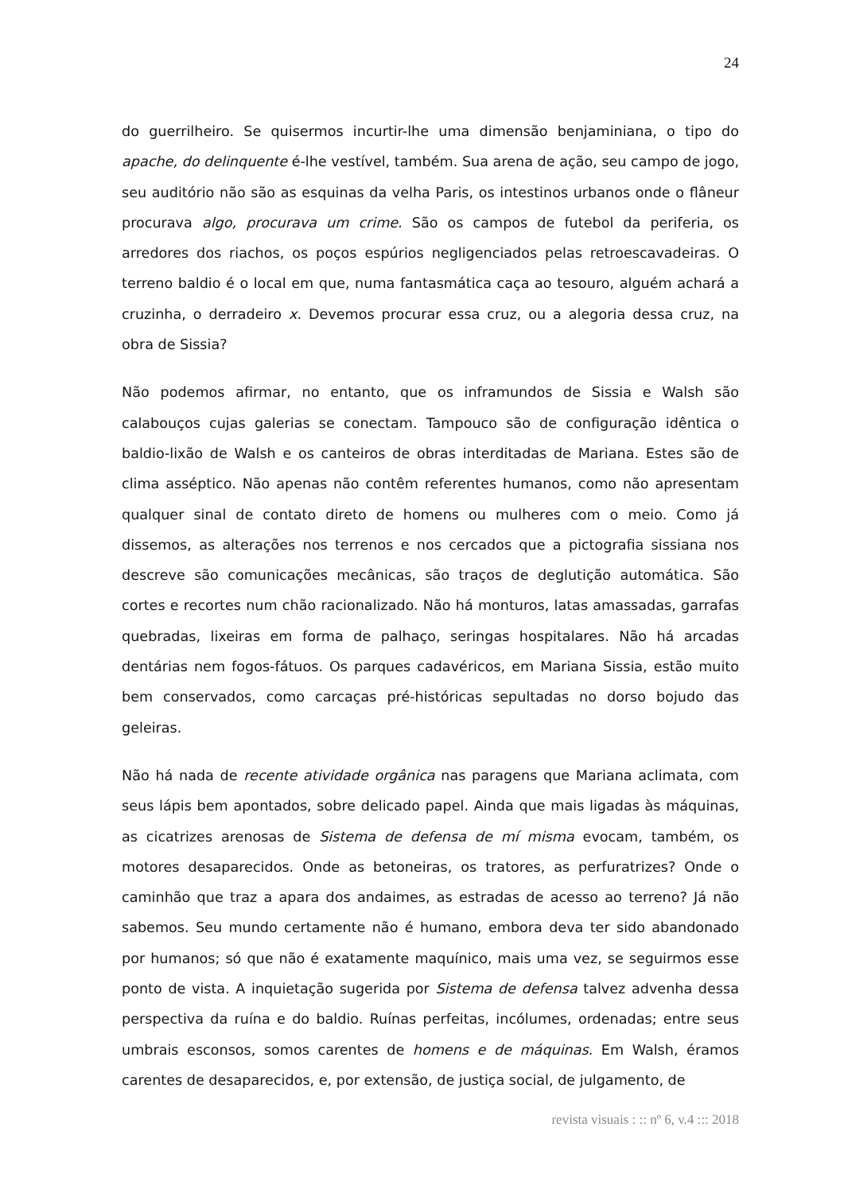24
do guerrilheiro. Se quisermos incurtir-lhe uma dimensão benjaminiana, o tipo do apache, do delinquente é-lhe vestível, também. Sua arena de ação, seu campo de jogo, seu auditório não são as esquinas da velha Paris, os intestinos urbanos onde o flâneur procurava algo, procurava um crime. São os campos de futebol da periferia, os arredores dos riachos, os poços espúrios negligenciados pelas retroescavadeiras. O terreno baldio é o local em que, numa fantasmática caça ao tesouro, alguém achará a cruzinha, o derradeiro x. Devemos procurar essa cruz, ou a alegoria dessa cruz, na obra de Sissia?
Não podemos afirmar, no entanto, que os inframundos de Sissia e Walsh são calabouços cujas galerias se conectam. Tampouco são de configuração idêntica o baldio-lixão de Walsh e os canteiros de obras interditadas de Mariana. Estes são de clima asséptico. Não apenas não contêm referentes humanos, como não apresentam qualquer sinal de contato direto de homens ou mulheres com o meio. Como já dissemos, as alterações nos terrenos e nos cercados que a pictografia sissiana nos descreve são comunicações mecânicas, são traços de deglutição automática. São cortes e recortes num chão racionalizado. Não há monturos, latas amassadas, garrafas quebradas, lixeiras em forma de palhaço, seringas hospitalares. Não há arcadas dentárias nem fogos-fátuos. Os parques cadavéricos, em Mariana Sissia, estão muito bem conservados, como carcaças pré-históricas sepultadas no dorso bojudo das geleiras.
Não há nada de recente atividade orgânica nas paragens que Mariana aclimata, com seus lápis bem apontados, sobre delicado papel. Ainda que mais ligadas às máquinas, as cicatrizes arenosas de Sistema de defensa de mí misma evocam, também, os motores desaparecidos. Onde as betoneiras, os tratores, as perfuratrizes? Onde o caminhão que traz a apara dos andaimes, as estradas de acesso ao terreno? Já não sabemos. Seu mundo certamente não é humano, embora deva ter sido abandonado por humanos; só que não é exatamente maquínico, mais uma vez, se seguirmos esse ponto de vista. A inquietação sugerida por Sistema de defensa talvez advenha dessa perspectiva da ruína e do baldio. Ruínas perfeitas, incólumes, ordenadas; entre seus umbrais esconsos, somos carentes de homens e de máquinas. Em Walsh, éramos carentes de desaparecidos, e, por extensão, de justiça social, de julgamento, de
revista visuais : :: nº 6, v.4 ::: 2018